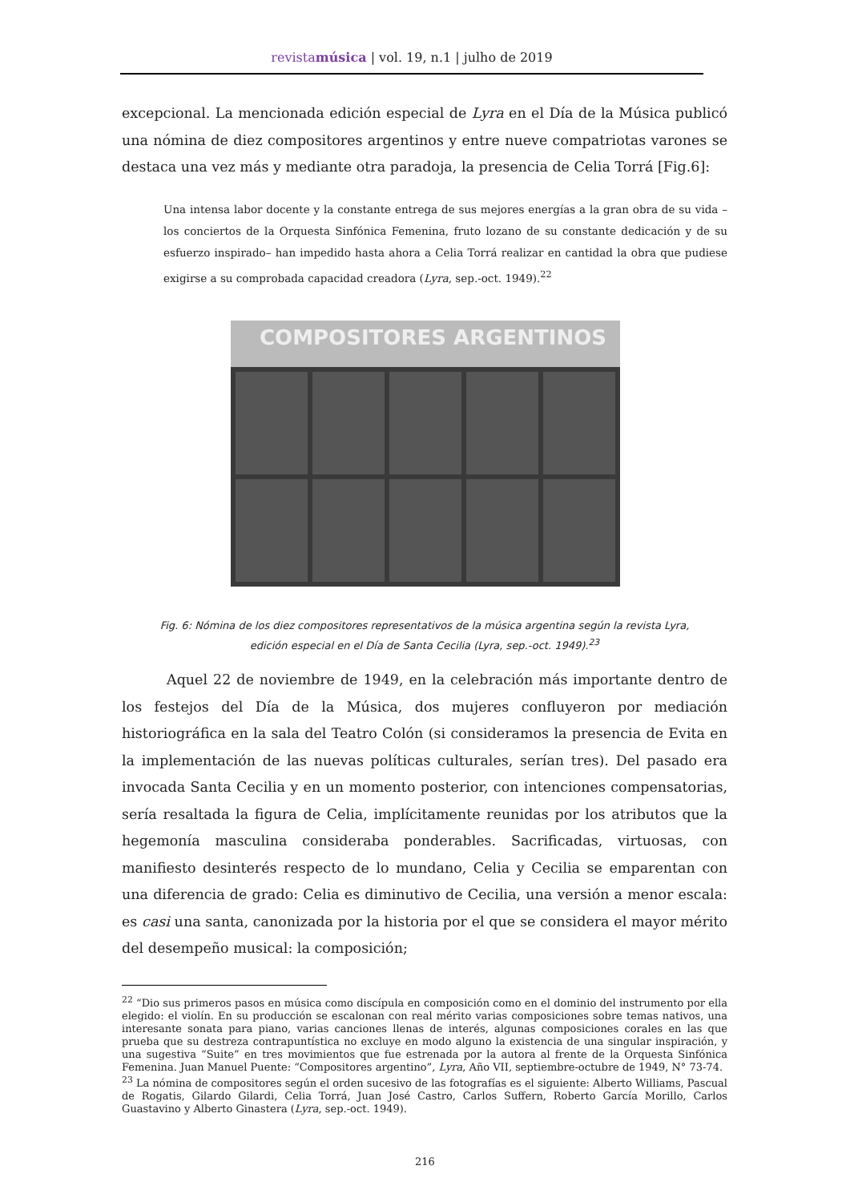revistamúsica | vol. 19, n.1 | julho de 2019
excepcional. La mencionada edición especial de Lyra en el Día de la Música publicó una nómina de diez compositores argentinos y entre nueve compatriotas varones se destaca una vez más y mediante otra paradoja, la presencia de Celia Torrá [Fig.6]:
Una intensa labor docente y la constante entrega de sus mejores energías a la gran obra de su vida – los conciertos de la Orquesta Sinfónica Femenina, fruto lozano de su constante dedicación y de su esfuerzo inspirado– han impedido hasta ahora a Celia Torrá realizar en cantidad la obra que pudiese exigirse a su comprobada capacidad creadora (Lyra, sep.-oct. 1949).<sup>22</sup>
COMPOSITORES ARGENTINOS
Fig. 6: Nómina de los diez compositores representativos de la música argentina según la revista Lyra,
edición especial en el Día de Santa Cecilia (Lyra, sep.-oct. 1949).<sup>23</sup>
Aquel 22 de noviembre de 1949, en la celebración más importante dentro de los festejos del Día de la Música, dos mujeres confluyeron por mediación historiográfica en la sala del Teatro Colón (si consideramos la presencia de Evita en la implementación de las nuevas políticas culturales, serían tres). Del pasado era invocada Santa Cecilia y en un momento posterior, con intenciones compensatorias, sería resaltada la figura de Celia, implícitamente reunidas por los atributos que la hegemonía masculina consideraba ponderables. Sacrificadas, virtuosas, con manifiesto desinterés respecto de lo mundano, Celia y Cecilia se emparentan con una diferencia de grado: Celia es diminutivo de Cecilia, una versión a menor escala: es casi una santa, canonizada por la historia por el que se considera el mayor mérito del desempeño musical: la composición;
<sup>22</sup> “Dio sus primeros pasos en música como discípula en composición como en el dominio del instrumento por ella elegido: el violín. En su producción se escalonan con real mérito varias composiciones sobre temas nativos, una interesante sonata para piano, varias canciones llenas de interés, algunas composiciones corales en las que prueba que su destreza contrapuntística no excluye en modo alguno la existencia de una singular inspiración, y una sugestiva “Suite” en tres movimientos que fue estrenada por la autora al frente de la Orquesta Sinfónica Femenina. Juan Manuel Puente: “Compositores argentino”, Lyra, Año VII, septiembre-octubre de 1949, N° 73-74.
<sup>23</sup> La nómina de compositores según el orden sucesivo de las fotografías es el siguiente: Alberto Williams, Pascual de Rogatis, Gilardo Gilardi, Celia Torrá, Juan José Castro, Carlos Suffern, Roberto García Morillo, Carlos Guastavino y Alberto Ginastera (Lyra, sep.-oct. 1949).
216